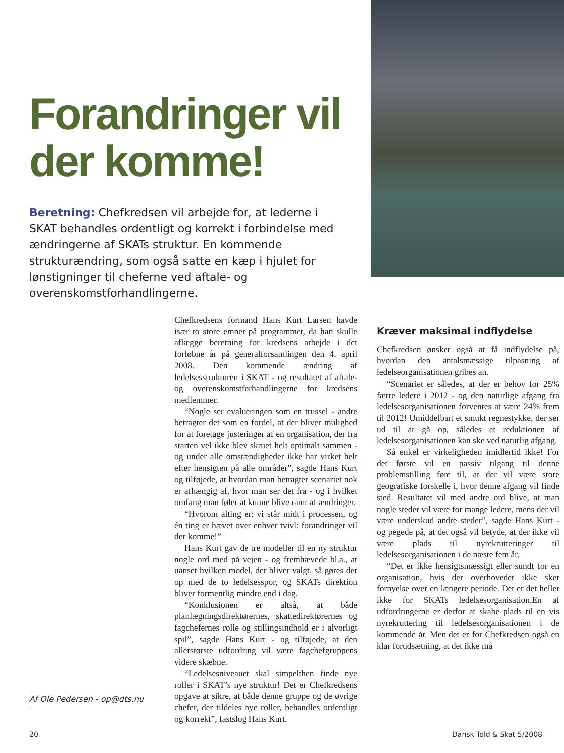Forandringer vil der komme!
Beretning: Chefkredsen vil arbejde for, at lederne i SKAT behandles ordentligt og korrekt i forbindelse med ændringerne af SKATs struktur. En kommende strukturændring, som også satte en kæp i hjulet for lønstigninger til cheferne ved aftale- og overenskomstforhandlingerne.
Af Ole Pedersen - op@dts.nu
Chefkredsens formand Hans Kurt Larsen havde især to store emner på programmet, da han skulle aflægge beretning for kredsens arbejde i det forløbne år på generalforsamlingen den 4. april 2008. Den kommende ændring af ledelsesstrukturen i SKAT - og resultatet af aftale- og overenskomstforhandlingerne for kredsens medlemmer.
“Nogle ser evalueringen som en trussel - andre betragter det som en fordel, at der bliver mulighed for at foretage justeringer af en organisation, der fra starten vel ikke blev skruet helt optimalt sammen - og under alle omstændigheder ikke har virket helt efter hensigten på alle områder”, sagde Hans Kurt og tilføjede, at hvordan man betragter scenariet nok er afhængig af, hvor man ser det fra - og i hvilket omfang man føler at kunne blive ramt af ændringer.
“Hvorom alting er: vi står midt i processen, og én ting er hævet over enhver tvivl: forandringer vil der komme!”
Hans Kurt gav de tre modeller til en ny struktur nogle ord med på vejen - og fremhævede bl.a., at uanset hvilken model, der bliver valgt, så gøres der op med de to ledelsesspor, og SKATs direktion bliver formentlig mindre end i dag.
“Konklusionen er altså, at både planlægningsdirektørernes, skattedirektørernes og fagchefernes rolle og stillingsindhold er i alvorligt spil”, sagde Hans Kurt - og tilføjede, at den allerstørste udfordring vil være fagchefgruppens videre skæbne.
“Ledelsesniveauet skal simpelthen finde nye roller i SKAT’s nye struktur! Det er Chefkredsens opgave at sikre, at både denne gruppe og de øvrige chefer, der tildeles nye roller, behandles ordentligt og korrekt”, fastslog Hans Kurt.
Kræver maksimal indflydelse
Chefkredsen ønsker også at få indflydelse på, hvordan den antalsmæssige tilpasning af ledelseorganisationen gribes an.
“Scenariet er således, at der er behov for 25% færre ledere i 2012 - og den naturlige afgang fra ledelsesorganisationen forventes at være 24% frem til 2012! Umiddelbart et smukt regnestykke, der ser ud til at gå op, således at reduktionen af ledelsesorganisationen kan ske ved naturlig afgang.
Så enkel er virkeligheden imidlertid ikke! For det første vil en passiv tilgang til denne problemstilling føre til, at der vil være store geografiske forskelle i, hvor denne afgang vil finde sted. Resultatet vil med andre ord blive, at man nogle steder vil være for mange ledere, mens der vil være underskud andre steder”, sagde Hans Kurt - og pegede på, at det også vil betyde, at der ikke vil være plads til nyrekrutteringer til ledelsesorganisationen i de næste fem år.
“Det er ikke hensigtsmæssigt eller sundt for en organisation, hvis der overhovedet ikke sker fornyelse over en længere periode. Det er det heller ikke for SKATs ledelsesorganisation.En af udfordringerne er derfor at skabe plads til en vis nyrekruttering til ledelsesorganisationen i de kommende år. Men det er for Chefkredsen også en klar forudsætning, at det ikke må
20 Dansk Told & Skat 5/2008